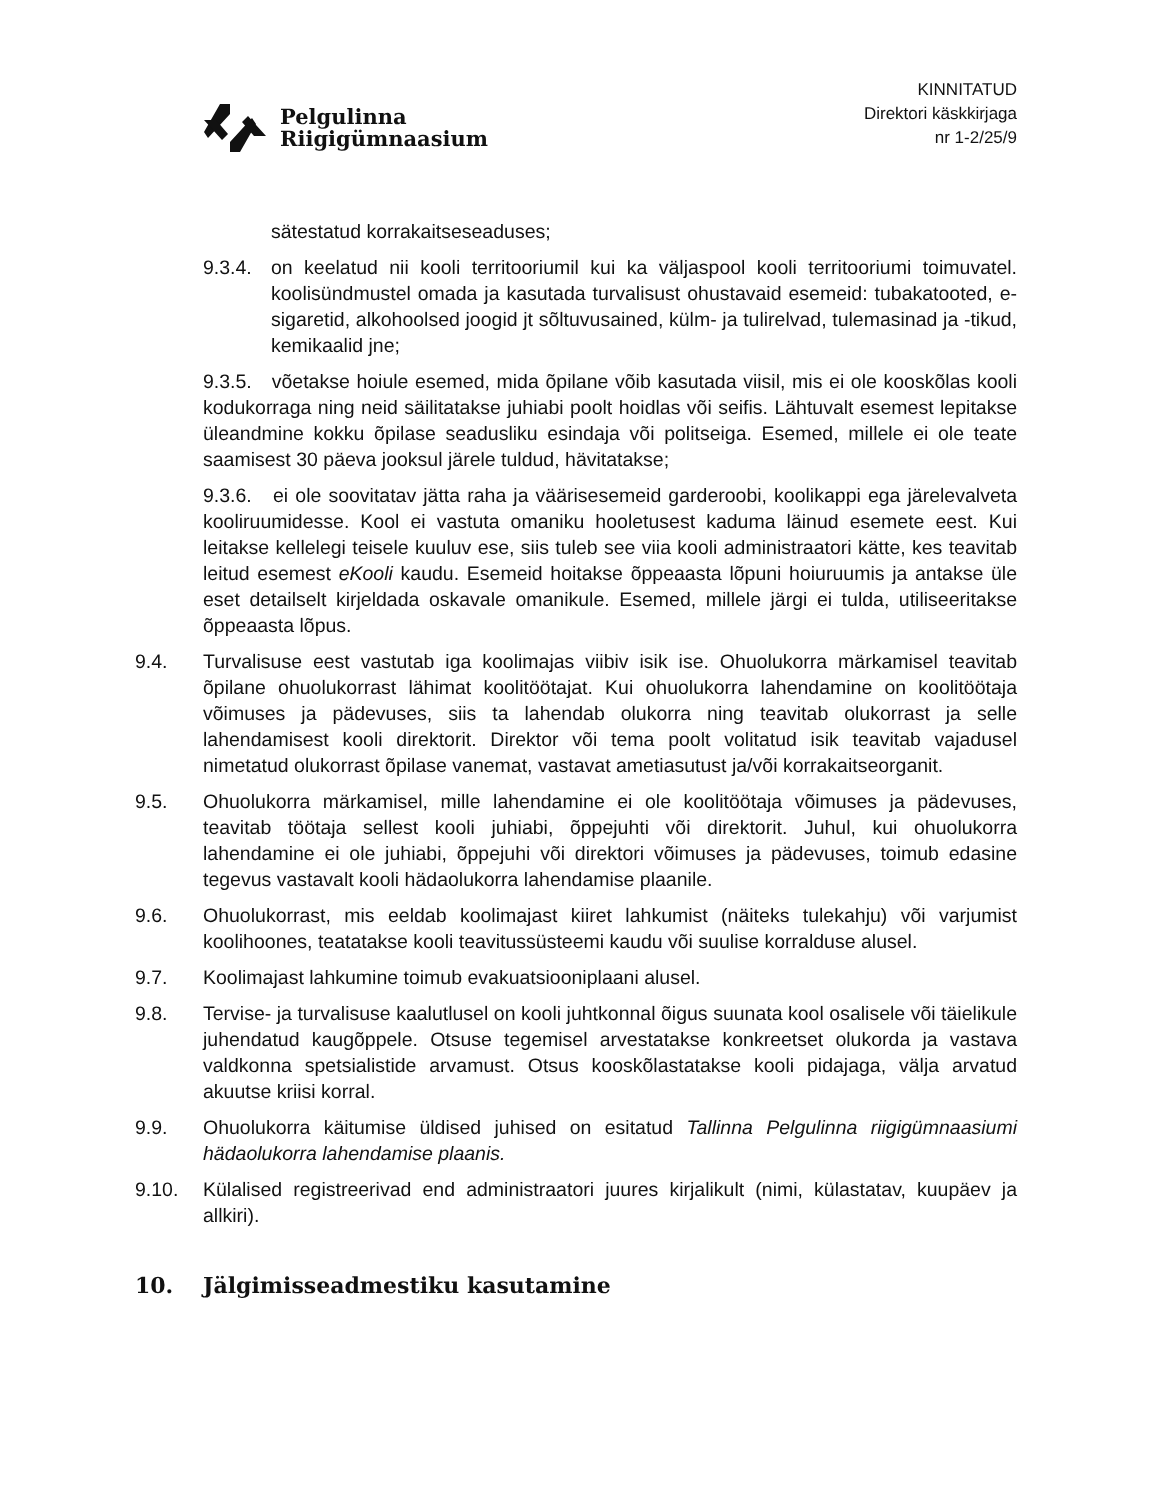Pelgulinna
Riigigümnaasium
KINNITATUD
Direktori käskkirjaga
nr 1-2/25/9
sätestatud korrakaitseseaduses;
9.3.4.
on keelatud nii kooli territooriumil kui ka väljaspool kooli territooriumi toimuvatel. koolisündmustel omada ja kasutada turvalisust ohustavaid esemeid: tubakatooted, e-sigaretid, alkohoolsed joogid jt sõltuvusained, külm- ja tulirelvad, tulemasinad ja -tikud, kemikaalid jne;
9.3.5. võetakse hoiule esemed, mida õpilane võib kasutada viisil, mis ei ole kooskõlas kooli kodukorraga ning neid säilitatakse juhiabi poolt hoidlas või seifis. Lähtuvalt esemest lepitakse üleandmine kokku õpilase seadusliku esindaja või politseiga. Esemed, millele ei ole teate saamisest 30 päeva jooksul järele tuldud, hävitatakse;
9.3.6. ei ole soovitatav jätta raha ja väärisesemeid garderoobi, koolikappi ega järelevalveta kooliruumidesse. Kool ei vastuta omaniku hooletusest kaduma läinud esemete eest. Kui leitakse kellelegi teisele kuuluv ese, siis tuleb see viia kooli administraatori kätte, kes teavitab leitud esemest eKooli kaudu. Esemeid hoitakse õppeaasta lõpuni hoiuruumis ja antakse üle eset detailselt kirjeldada oskavale omanikule. Esemed, millele järgi ei tulda, utiliseeritakse õppeaasta lõpus.
9.4. Turvalisuse eest vastutab iga koolimajas viibiv isik ise. Ohuolukorra märkamisel teavitab õpilane ohuolukorrast lähimat koolitöötajat. Kui ohuolukorra lahendamine on koolitöötaja võimuses ja pädevuses, siis ta lahendab olukorra ning teavitab olukorrast ja selle lahendamisest kooli direktorit. Direktor või tema poolt volitatud isik teavitab vajadusel nimetatud olukorrast õpilase vanemat, vastavat ametiasutust ja/või korrakaitseorganit.
9.5. Ohuolukorra märkamisel, mille lahendamine ei ole koolitöötaja võimuses ja pädevuses, teavitab töötaja sellest kooli juhiabi, õppejuhti või direktorit. Juhul, kui ohuolukorra lahendamine ei ole juhiabi, õppejuhi või direktori võimuses ja pädevuses, toimub edasine tegevus vastavalt kooli hädaolukorra lahendamise plaanile.
9.6. Ohuolukorrast, mis eeldab koolimajast kiiret lahkumist (näiteks tulekahju) või varjumist koolihoones, teatatakse kooli teavitussüsteemi kaudu või suulise korralduse alusel.
9.7. Koolimajast lahkumine toimub evakuatsiooniplaani alusel.
9.8. Tervise- ja turvalisuse kaalutlusel on kooli juhtkonnal õigus suunata kool osalisele või täielikule juhendatud kaugõppele. Otsuse tegemisel arvestatakse konkreetset olukorda ja vastava valdkonna spetsialistide arvamust. Otsus kooskõlastatakse kooli pidajaga, välja arvatud akuutse kriisi korral.
9.9. Ohuolukorra käitumise üldised juhised on esitatud Tallinna Pelgulinna riigigümnaasiumi hädaolukorra lahendamise plaanis.
9.10. Külalised registreerivad end administraatori juures kirjalikult (nimi, külastatav, kuupäev ja allkiri).
10. Jälgimisseadmestiku kasutamine